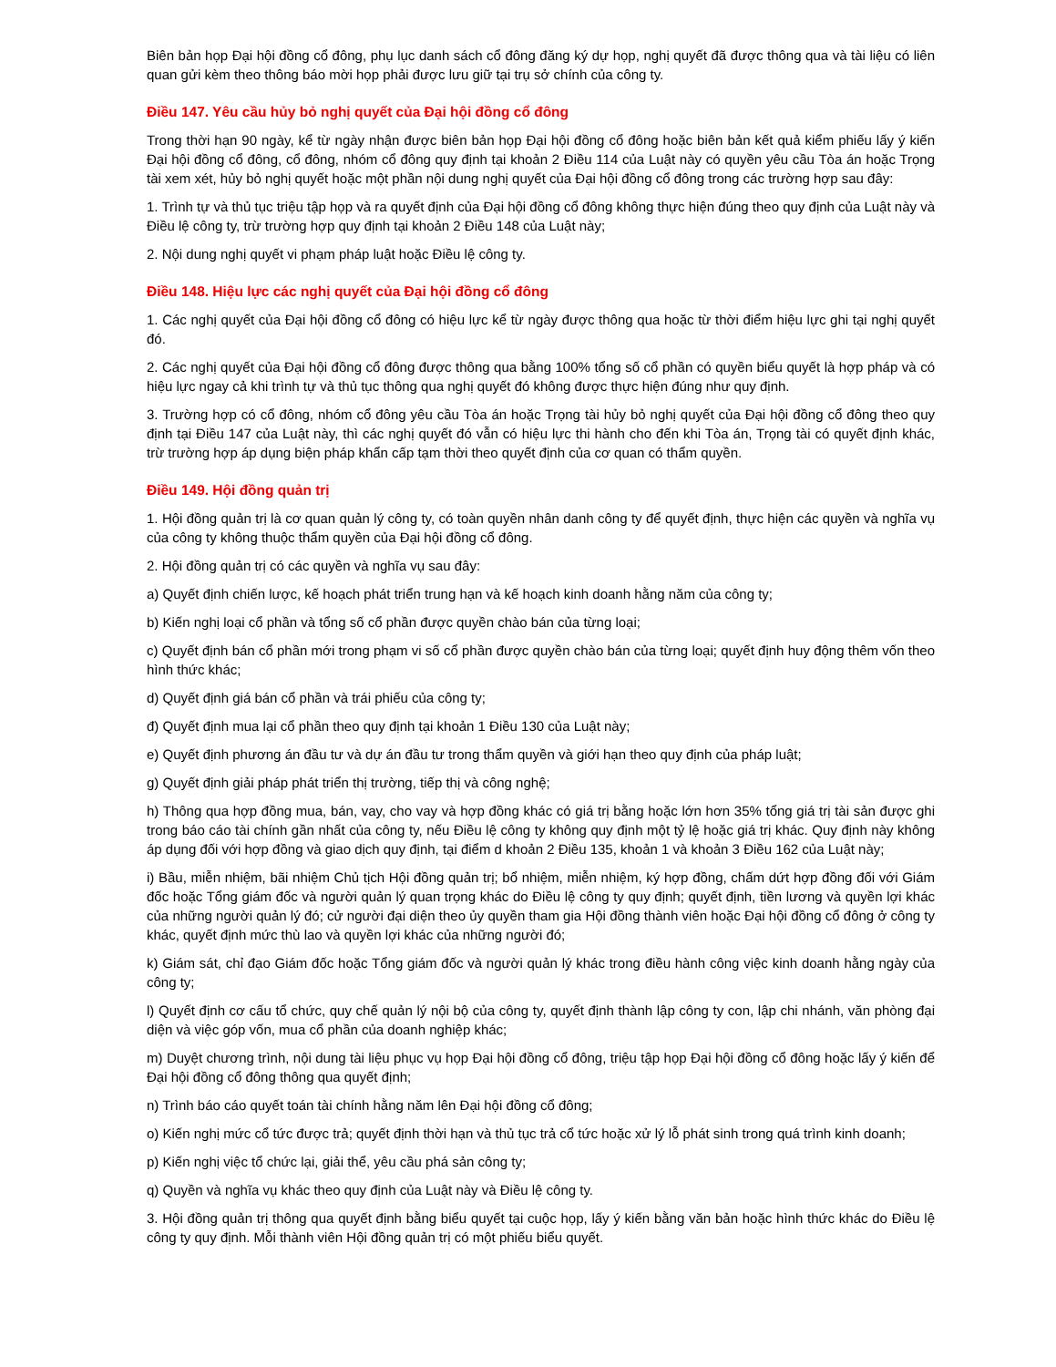Biên bản họp Đại hội đồng cổ đông, phụ lục danh sách cổ đông đăng ký dự họp, nghị quyết đã được thông qua và tài liệu có liên quan gửi kèm theo thông báo mời họp phải được lưu giữ tại trụ sở chính của công ty.
Điều 147. Yêu cầu hủy bỏ nghị quyết của Đại hội đồng cổ đông
Trong thời hạn 90 ngày, kể từ ngày nhận được biên bản họp Đại hội đồng cổ đông hoặc biên bản kết quả kiểm phiếu lấy ý kiến Đại hội đồng cổ đông, cổ đông, nhóm cổ đông quy định tại khoản 2 Điều 114 của Luật này có quyền yêu cầu Tòa án hoặc Trọng tài xem xét, hủy bỏ nghị quyết hoặc một phần nội dung nghị quyết của Đại hội đồng cổ đông trong các trường hợp sau đây:
1. Trình tự và thủ tục triệu tập họp và ra quyết định của Đại hội đồng cổ đông không thực hiện đúng theo quy định của Luật này và Điều lệ công ty, trừ trường hợp quy định tại khoản 2 Điều 148 của Luật này;
2. Nội dung nghị quyết vi phạm pháp luật hoặc Điều lệ công ty.
Điều 148. Hiệu lực các nghị quyết của Đại hội đồng cổ đông
1. Các nghị quyết của Đại hội đồng cổ đông có hiệu lực kể từ ngày được thông qua hoặc từ thời điểm hiệu lực ghi tại nghị quyết đó.
2. Các nghị quyết của Đại hội đồng cổ đông được thông qua bằng 100% tổng số cổ phần có quyền biểu quyết là hợp pháp và có hiệu lực ngay cả khi trình tự và thủ tục thông qua nghị quyết đó không được thực hiện đúng như quy định.
3. Trường hợp có cổ đông, nhóm cổ đông yêu cầu Tòa án hoặc Trọng tài hủy bỏ nghị quyết của Đại hội đồng cổ đông theo quy định tại Điều 147 của Luật này, thì các nghị quyết đó vẫn có hiệu lực thi hành cho đến khi Tòa án, Trọng tài có quyết định khác, trừ trường hợp áp dụng biện pháp khẩn cấp tạm thời theo quyết định của cơ quan có thẩm quyền.
Điều 149. Hội đồng quản trị
1. Hội đồng quản trị là cơ quan quản lý công ty, có toàn quyền nhân danh công ty để quyết định, thực hiện các quyền và nghĩa vụ của công ty không thuộc thẩm quyền của Đại hội đồng cổ đông.
2. Hội đồng quản trị có các quyền và nghĩa vụ sau đây:
a) Quyết định chiến lược, kế hoạch phát triển trung hạn và kế hoạch kinh doanh hằng năm của công ty;
b) Kiến nghị loại cổ phần và tổng số cổ phần được quyền chào bán của từng loại;
c) Quyết định bán cổ phần mới trong phạm vi số cổ phần được quyền chào bán của từng loại; quyết định huy động thêm vốn theo hình thức khác;
d) Quyết định giá bán cổ phần và trái phiếu của công ty;
đ) Quyết định mua lại cổ phần theo quy định tại khoản 1 Điều 130 của Luật này;
e) Quyết định phương án đầu tư và dự án đầu tư trong thẩm quyền và giới hạn theo quy định của pháp luật;
g) Quyết định giải pháp phát triển thị trường, tiếp thị và công nghệ;
h) Thông qua hợp đồng mua, bán, vay, cho vay và hợp đồng khác có giá trị bằng hoặc lớn hơn 35% tổng giá trị tài sản được ghi trong báo cáo tài chính gần nhất của công ty, nếu Điều lệ công ty không quy định một tỷ lệ hoặc giá trị khác. Quy định này không áp dụng đối với hợp đồng và giao dịch quy định, tại điểm d khoản 2 Điều 135, khoản 1 và khoản 3 Điều 162 của Luật này;
i) Bầu, miễn nhiệm, bãi nhiệm Chủ tịch Hội đồng quản trị; bổ nhiệm, miễn nhiệm, ký hợp đồng, chấm dứt hợp đồng đối với Giám đốc hoặc Tổng giám đốc và người quản lý quan trọng khác do Điều lệ công ty quy định; quyết định, tiền lương và quyền lợi khác của những người quản lý đó; cử người đại diện theo ủy quyền tham gia Hội đồng thành viên hoặc Đại hội đồng cổ đông ở công ty khác, quyết định mức thù lao và quyền lợi khác của những người đó;
k) Giám sát, chỉ đạo Giám đốc hoặc Tổng giám đốc và người quản lý khác trong điều hành công việc kinh doanh hằng ngày của công ty;
l) Quyết định cơ cấu tổ chức, quy chế quản lý nội bộ của công ty, quyết định thành lập công ty con, lập chi nhánh, văn phòng đại diện và việc góp vốn, mua cổ phần của doanh nghiệp khác;
m) Duyệt chương trình, nội dung tài liệu phục vụ họp Đại hội đồng cổ đông, triệu tập họp Đại hội đồng cổ đông hoặc lấy ý kiến để Đại hội đồng cổ đông thông qua quyết định;
n) Trình báo cáo quyết toán tài chính hằng năm lên Đại hội đồng cổ đông;
o) Kiến nghị mức cổ tức được trả; quyết định thời hạn và thủ tục trả cổ tức hoặc xử lý lỗ phát sinh trong quá trình kinh doanh;
p) Kiến nghị việc tổ chức lại, giải thể, yêu cầu phá sản công ty;
q) Quyền và nghĩa vụ khác theo quy định của Luật này và Điều lệ công ty.
3. Hội đồng quản trị thông qua quyết định bằng biểu quyết tại cuộc họp, lấy ý kiến bằng văn bản hoặc hình thức khác do Điều lệ công ty quy định. Mỗi thành viên Hội đồng quản trị có một phiếu biểu quyết.